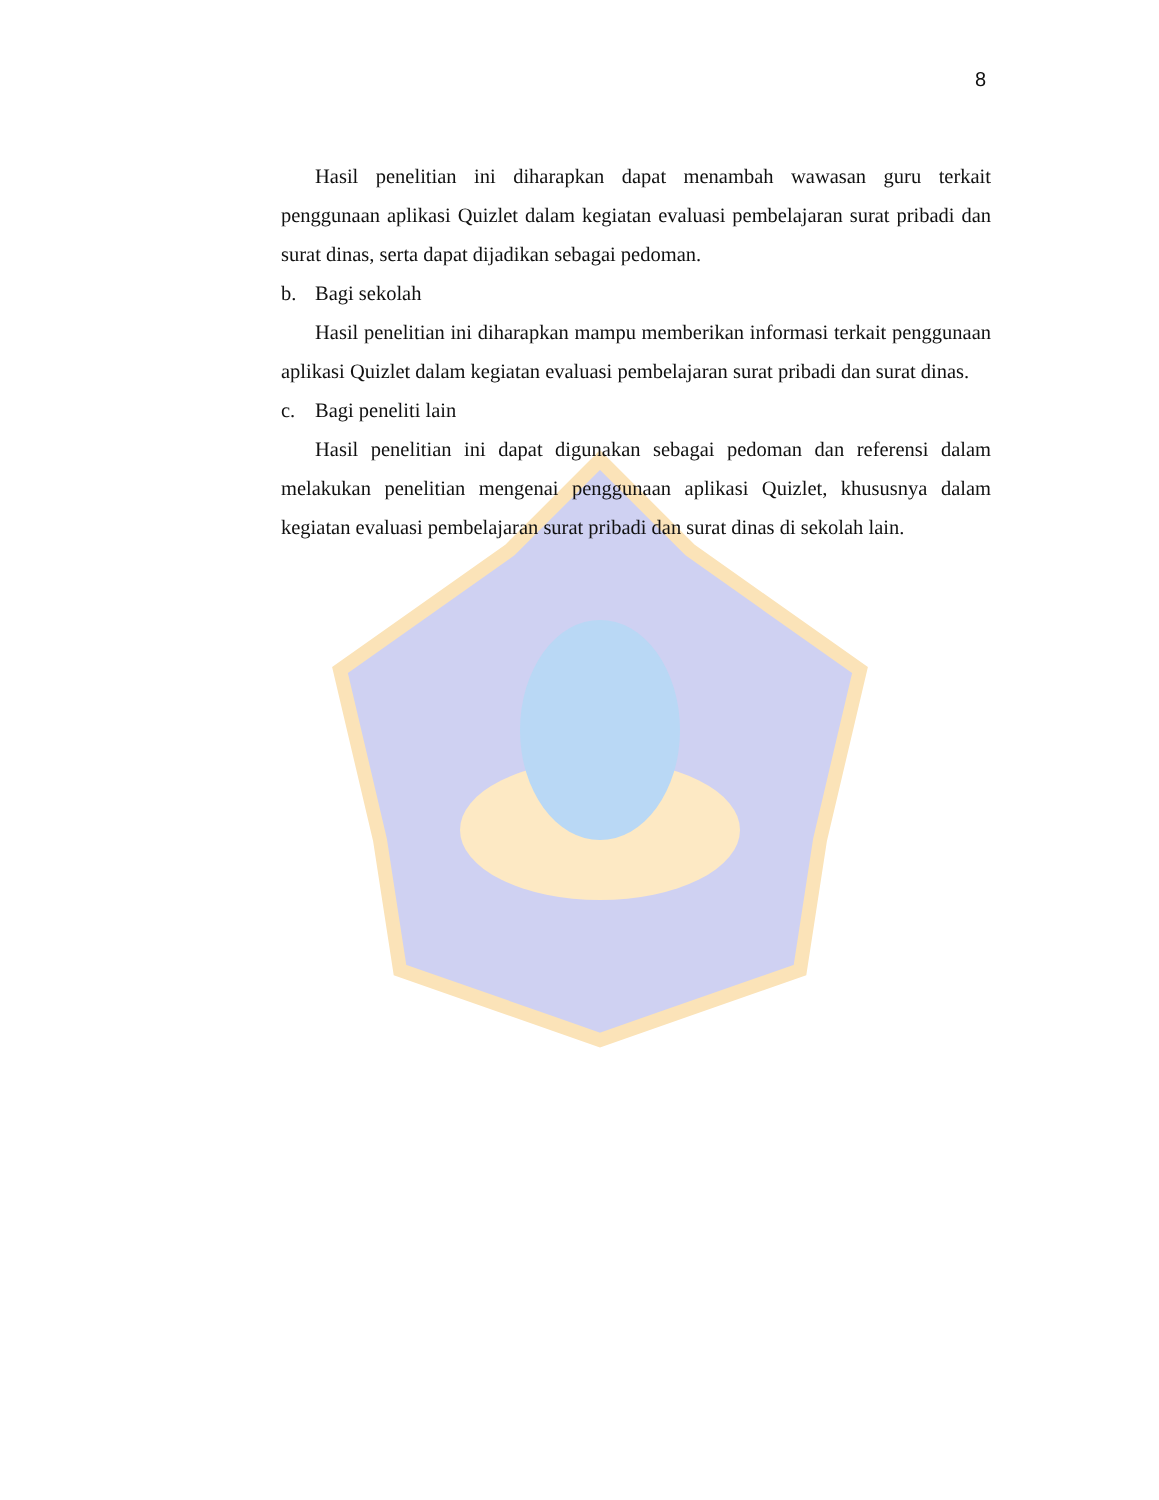8
Hasil penelitian ini diharapkan dapat menambah wawasan guru terkait penggunaan aplikasi Quizlet dalam kegiatan evaluasi pembelajaran surat pribadi dan surat dinas, serta dapat dijadikan sebagai pedoman.
b. Bagi sekolah
Hasil penelitian ini diharapkan mampu memberikan informasi terkait penggunaan aplikasi Quizlet dalam kegiatan evaluasi pembelajaran surat pribadi dan surat dinas.
c. Bagi peneliti lain
Hasil penelitian ini dapat digunakan sebagai pedoman dan referensi dalam melakukan penelitian mengenai penggunaan aplikasi Quizlet, khususnya dalam kegiatan evaluasi pembelajaran surat pribadi dan surat dinas di sekolah lain.